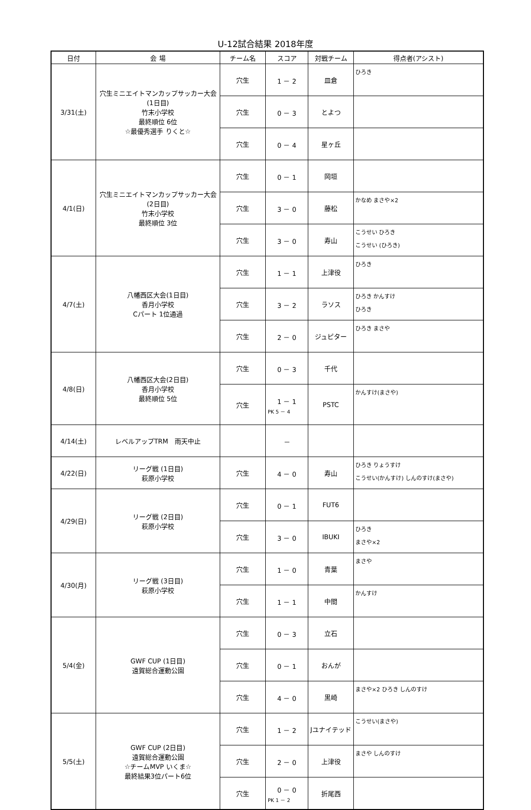U-12試合結果 2018年度
| 日付 | 会 場 | チーム名 | スコア | 対戦チーム | 得点者(アシスト) |
| --- | --- | --- | --- | --- | --- |
| 3/31(土) | 穴生ミニエイトマンカップサッカー大会(1日目) 竹末小学校 最終順位 6位 ☆最優秀選手 りくと☆ | 穴生 | 1 － 2 | 皿倉 | ひろき |
| | | 穴生 | 0 － 3 | とよつ | |
| | | 穴生 | 0 － 4 | 星ヶ丘 | |
| 4/1(日) | 穴生ミニエイトマンカップサッカー大会(2日目) 竹末小学校 最終順位 3位 | 穴生 | 0 － 1 | 岡垣 | |
| | | 穴生 | 3 － 0 | 藤松 | かなめ まさや×2 |
| | | 穴生 | 3 － 0 | 寿山 | こうせい ひろき こうせい (ひろき) |
| 4/7(土) | 八幡西区大会(1日目) 香月小学校 Cパート 1位通過 | 穴生 | 1 － 1 | 上津役 | ひろき |
| | | 穴生 | 3 － 2 | ラソス | ひろき かんすけ ひろき |
| | | 穴生 | 2 － 0 | ジュピター | ひろき まさや |
| 4/8(日) | 八幡西区大会(2日目) 香月小学校 最終順位 5位 | 穴生 | 0 － 3 | 千代 | |
| | | 穴生 | 1 － 1 PK 5 － 4 | PSTC | かんすけ(まさや) |
| 4/14(土) | レベルアップTRM 雨天中止 | | － | | |
| 4/22(日) | リーグ戦 (1日目) 萩原小学校 | 穴生 | 4 － 0 | 寿山 | ひろき りょうすけ こうせい(かんすけ) しんのすけ(まさや) |
| 4/29(日) | リーグ戦 (2日目) 萩原小学校 | 穴生 | 0 － 1 | FUT6 | |
| | | 穴生 | 3 － 0 | IBUKI | ひろき まさや×2 |
| 4/30(月) | リーグ戦 (3日目) 萩原小学校 | 穴生 | 1 － 0 | 青葉 | まさや |
| | | 穴生 | 1 － 1 | 中間 | かんすけ |
| 5/4(金) | GWF CUP (1日目) 遠賀総合運動公園 | 穴生 | 0 － 3 | 立石 | |
| | | 穴生 | 0 － 1 | おんが | |
| | | 穴生 | 4 － 0 | 黒崎 | まさや×2 ひろき しんのすけ |
| 5/5(土) | GWF CUP (2日目) 遠賀総合運動公園 ☆チームMVP いくま☆ 最終結果3位パート6位 | 穴生 | 1 － 2 | Jユナイテッド | こうせい(まさや) |
| | | 穴生 | 2 － 0 | 上津役 | まさや しんのすけ |
| | | 穴生 | 0 － 0 PK 1 － 2 | 折尾西 | |